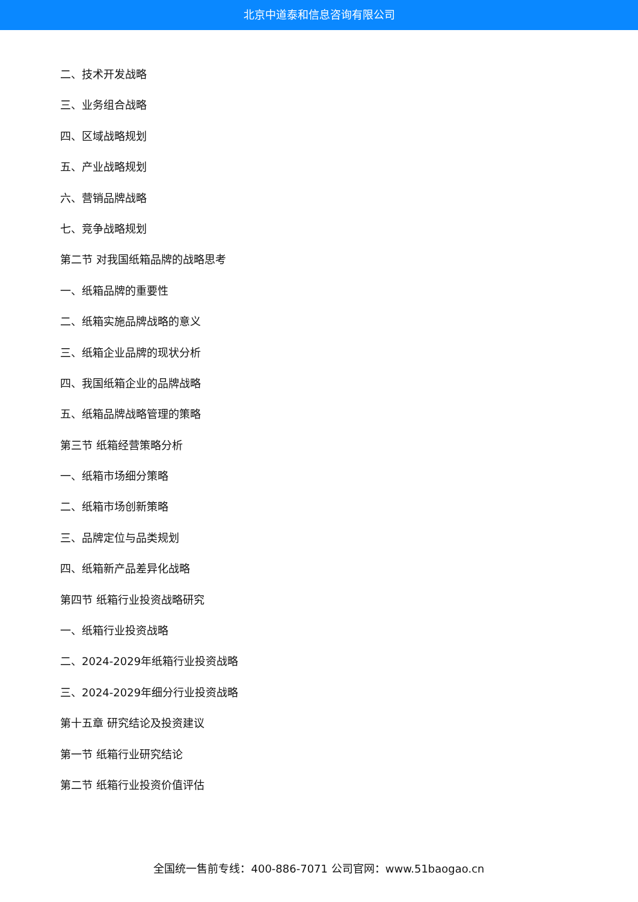北京中道泰和信息咨询有限公司
二、技术开发战略
三、业务组合战略
四、区域战略规划
五、产业战略规划
六、营销品牌战略
七、竞争战略规划
第二节 对我国纸箱品牌的战略思考
一、纸箱品牌的重要性
二、纸箱实施品牌战略的意义
三、纸箱企业品牌的现状分析
四、我国纸箱企业的品牌战略
五、纸箱品牌战略管理的策略
第三节 纸箱经营策略分析
一、纸箱市场细分策略
二、纸箱市场创新策略
三、品牌定位与品类规划
四、纸箱新产品差异化战略
第四节 纸箱行业投资战略研究
一、纸箱行业投资战略
二、2024-2029年纸箱行业投资战略
三、2024-2029年细分行业投资战略
第十五章 研究结论及投资建议
第一节 纸箱行业研究结论
第二节 纸箱行业投资价值评估
全国统一售前专线：400-886-7071 公司官网：www.51baogao.cn